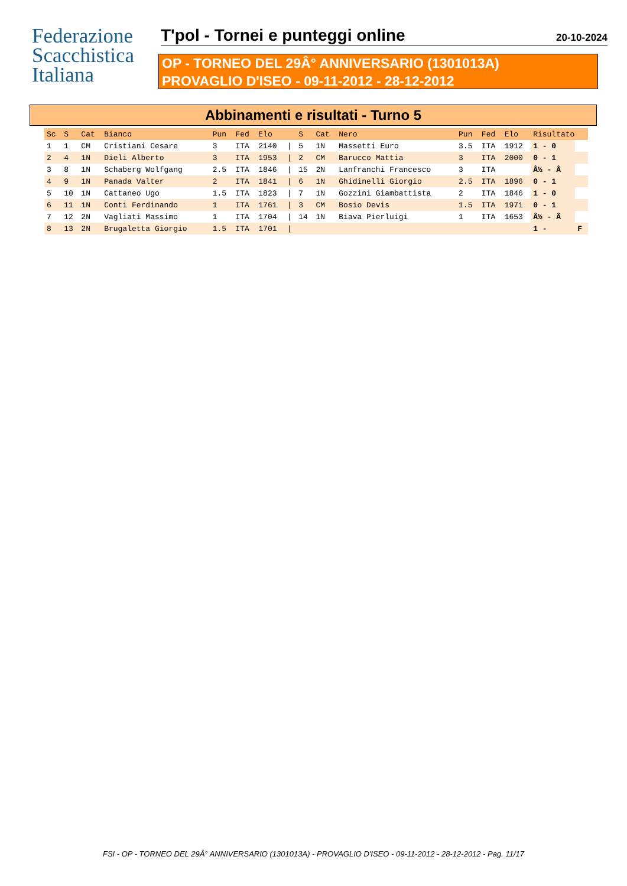Federazione
Scacchistica
Italiana
T'pol - Tornei e punteggi online
20-10-2024
OP - TORNEO DEL 29Â° ANNIVERSARIO (1301013A)
PROVAGLIO D'ISEO - 09-11-2012 - 28-12-2012
Abbinamenti e risultati - Turno 5
| Sc | S | Cat | Bianco | Pun | Fed | Elo | | S | Cat | Nero | Pun | Fed | Elo | Risultato | |
| --- | --- | --- | --- | --- | --- | --- | --- | --- | --- | --- | --- | --- | --- | --- | --- |
| 1 | 1 | CM | Cristiani Cesare | 3 | ITA | 2140 | / | 5 | 1N | Massetti Euro | 3.5 | ITA | 1912 | 1 - 0 | |
| 2 | 4 | 1N | Dieli Alberto | 3 | ITA | 1953 | / | 2 | CM | Barucco Mattia | 3 | ITA | 2000 | 0 - 1 | |
| 3 | 8 | 1N | Schaberg Wolfgang | 2.5 | ITA | 1846 | / | 15 | 2N | Lanfranchi Francesco | 3 | ITA | | Â½ - Â | |
| 4 | 9 | 1N | Panada Valter | 2 | ITA | 1841 | / | 6 | 1N | Ghidinelli Giorgio | 2.5 | ITA | 1896 | 0 - 1 | |
| 5 | 10 | 1N | Cattaneo Ugo | 1.5 | ITA | 1823 | / | 7 | 1N | Gozzini Giambattista | 2 | ITA | 1846 | 1 - 0 | |
| 6 | 11 | 1N | Conti Ferdinando | 1 | ITA | 1761 | / | 3 | CM | Bosio Devis | 1.5 | ITA | 1971 | 0 - 1 | |
| 7 | 12 | 2N | Vagliati Massimo | 1 | ITA | 1704 | / | 14 | 1N | Biava Pierluigi | 1 | ITA | 1653 | Â½ - Â | |
| 8 | 13 | 2N | Brugaletta Giorgio | 1.5 | ITA | 1701 | / | | | | | | | 1 - | F |
FSI - OP - TORNEO DEL 29Â° ANNIVERSARIO (1301013A) - PROVAGLIO D'ISEO - 09-11-2012 - 28-12-2012 - Pag. 11/17